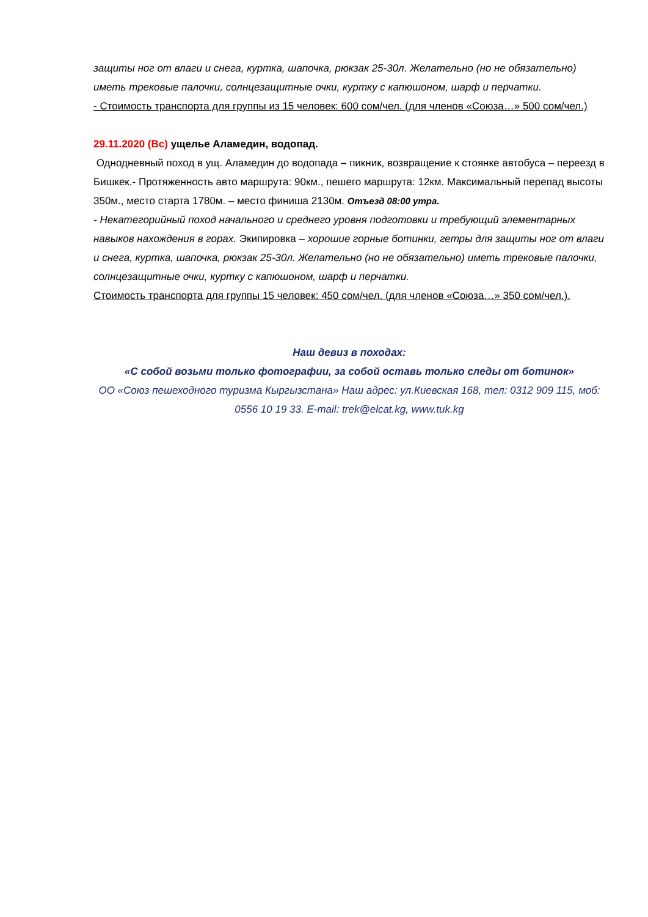защиты ног от влаги и снега, куртка, шапочка, рюкзак 25-30л. Желательно (но не обязательно) иметь трековые палочки, солнцезащитные очки, куртку с капюшоном, шарф и перчатки.
- Стоимость транспорта для группы из 15 человек: 600 сом/чел. (для членов «Союза…» 500 сом/чел.)
29.11.2020 (Вс) ущелье Аламедин, водопад.
Однодневный поход в ущ. Аламедин до водопада – пикник, возвращение к стоянке автобуса – переезд в Бишкек.- Протяженность авто маршрута: 90км., пешего маршрута: 12км. Максимальный перепад высоты 350м., место старта 1780м. – место финиша 2130м. Отъезд 08:00 утра.
- Некатегорийный поход начального и среднего уровня подготовки и требующий элементарных навыков нахождения в горах. Экипировка – хорошие горные ботинки, гетры для защиты ног от влаги и снега, куртка, шапочка, рюкзак 25-30л. Желательно (но не обязательно) иметь трековые палочки, солнцезащитные очки, куртку с капюшоном, шарф и перчатки.
Стоимость транспорта для группы 15 человек: 450 сом/чел. (для членов «Союза…» 350 сом/чел.).
Наш девиз в походах:
«С собой возьми только фотографии, за собой оставь только следы от ботинок»
ОО «Союз пешеходного туризма Кыргызстана» Наш адрес: ул.Киевская 168, тел: 0312 909 115, моб: 0556 10 19 33. E-mail: trek@elcat.kg, www.tuk.kg